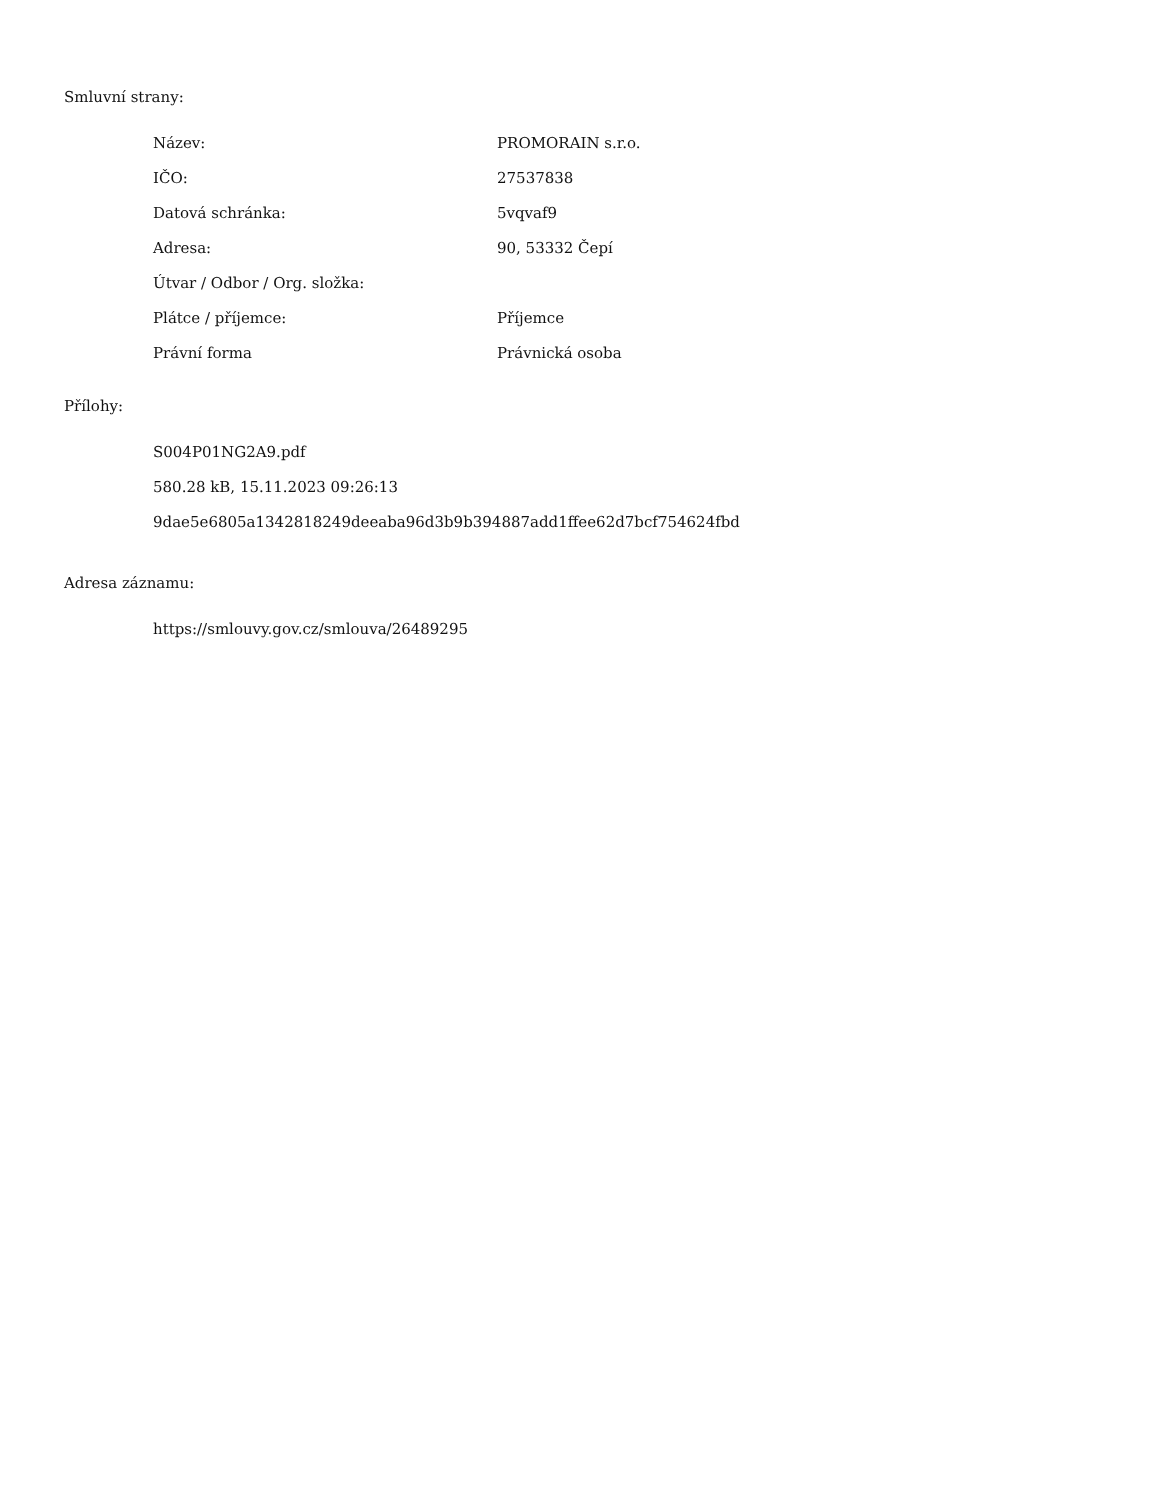Smluvní strany:
| Název: | PROMORAIN s.r.o. |
| IČO: | 27537838 |
| Datová schránka: | 5vqvaf9 |
| Adresa: | 90, 53332 Čepí |
| Útvar / Odbor / Org. složka: | |
| Plátce / příjemce: | Příjemce |
| Právní forma | Právnická osoba |
Přílohy:
S004P01NG2A9.pdf
580.28 kB, 15.11.2023 09:26:13
9dae5e6805a1342818249deeaba96d3b9b394887add1ffee62d7bcf754624fbd
Adresa záznamu:
https://smlouvy.gov.cz/smlouva/26489295